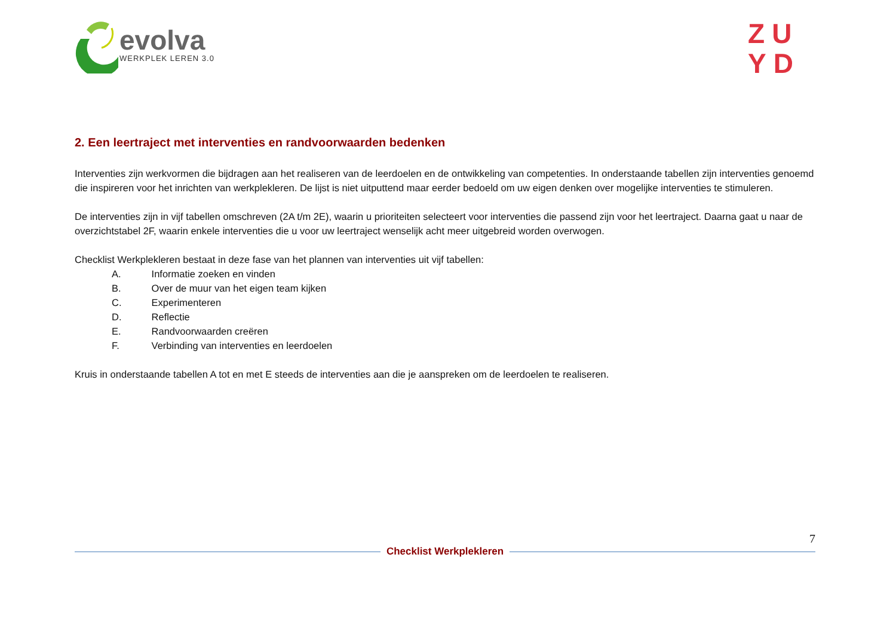evolva
WERKPLEK LEREN 3.0
ZU
YD
2. Een leertraject met interventies en randvoorwaarden bedenken
Interventies zijn werkvormen die bijdragen aan het realiseren van de leerdoelen en de ontwikkeling van competenties. In onderstaande tabellen zijn interventies genoemd die inspireren voor het inrichten van werkplekleren. De lijst is niet uitputtend maar eerder bedoeld om uw eigen denken over mogelijke interventies te stimuleren.
De interventies zijn in vijf tabellen omschreven (2A t/m 2E), waarin u prioriteiten selecteert voor interventies die passend zijn voor het leertraject. Daarna gaat u naar de overzichtstabel 2F, waarin enkele interventies die u voor uw leertraject wenselijk acht meer uitgebreid worden overwogen.
Checklist Werkplekleren bestaat in deze fase van het plannen van interventies uit vijf tabellen:
A. Informatie zoeken en vinden
B. Over de muur van het eigen team kijken
C. Experimenteren
D. Reflectie
E. Randvoorwaarden creëren
F. Verbinding van interventies en leerdoelen
Kruis in onderstaande tabellen A tot en met E steeds de interventies aan die je aanspreken om de leerdoelen te realiseren.
7
Checklist Werkplekleren